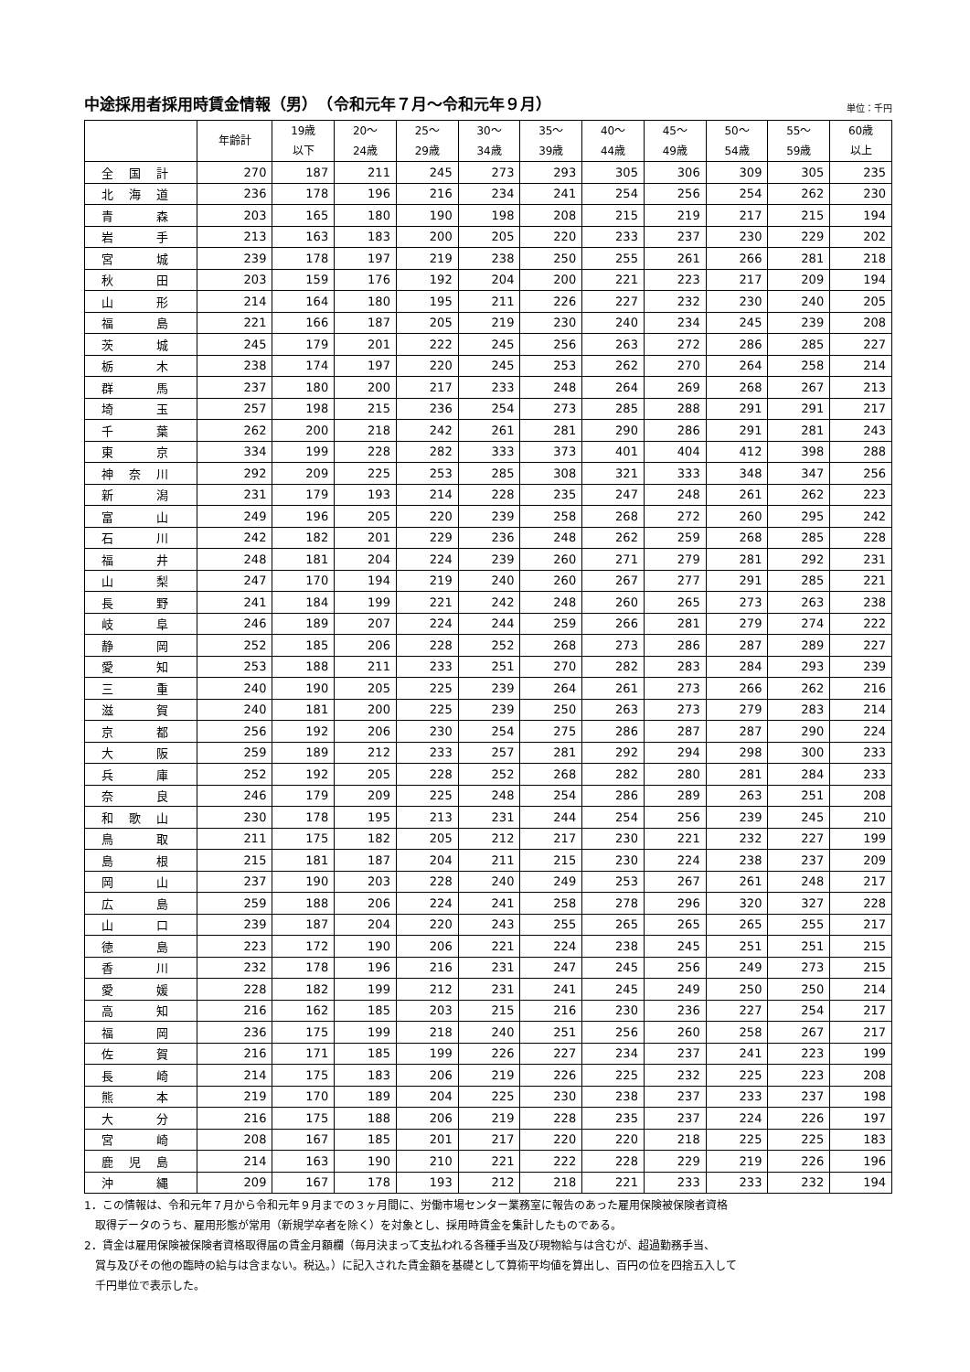中途採用者採用時賃金情報（男）　（令和元年７月～令和元年９月）
単位：千円
| | 年齢計 | 19歳 以下 | 20～ 24歳 | 25～ 29歳 | 30～ 34歳 | 35～ 39歳 | 40～ 44歳 | 45～ 49歳 | 50～ 54歳 | 55～ 59歳 | 60歳 以上 |
| --- | --- | --- | --- | --- | --- | --- | --- | --- | --- | --- | --- |
| 全 国 計 | 270 | 187 | 211 | 245 | 273 | 293 | 305 | 306 | 309 | 305 | 235 |
| 北 海 道 | 236 | 178 | 196 | 216 | 234 | 241 | 254 | 256 | 254 | 262 | 230 |
| 青 森 | 203 | 165 | 180 | 190 | 198 | 208 | 215 | 219 | 217 | 215 | 194 |
| 岩 手 | 213 | 163 | 183 | 200 | 205 | 220 | 233 | 237 | 230 | 229 | 202 |
| 宮 城 | 239 | 178 | 197 | 219 | 238 | 250 | 255 | 261 | 266 | 281 | 218 |
| 秋 田 | 203 | 159 | 176 | 192 | 204 | 200 | 221 | 223 | 217 | 209 | 194 |
| 山 形 | 214 | 164 | 180 | 195 | 211 | 226 | 227 | 232 | 230 | 240 | 205 |
| 福 島 | 221 | 166 | 187 | 205 | 219 | 230 | 240 | 234 | 245 | 239 | 208 |
| 茨 城 | 245 | 179 | 201 | 222 | 245 | 256 | 263 | 272 | 286 | 285 | 227 |
| 栃 木 | 238 | 174 | 197 | 220 | 245 | 253 | 262 | 270 | 264 | 258 | 214 |
| 群 馬 | 237 | 180 | 200 | 217 | 233 | 248 | 264 | 269 | 268 | 267 | 213 |
| 埼 玉 | 257 | 198 | 215 | 236 | 254 | 273 | 285 | 288 | 291 | 291 | 217 |
| 千 葉 | 262 | 200 | 218 | 242 | 261 | 281 | 290 | 286 | 291 | 281 | 243 |
| 東 京 | 334 | 199 | 228 | 282 | 333 | 373 | 401 | 404 | 412 | 398 | 288 |
| 神 奈 川 | 292 | 209 | 225 | 253 | 285 | 308 | 321 | 333 | 348 | 347 | 256 |
| 新 潟 | 231 | 179 | 193 | 214 | 228 | 235 | 247 | 248 | 261 | 262 | 223 |
| 富 山 | 249 | 196 | 205 | 220 | 239 | 258 | 268 | 272 | 260 | 295 | 242 |
| 石 川 | 242 | 182 | 201 | 229 | 236 | 248 | 262 | 259 | 268 | 285 | 228 |
| 福 井 | 248 | 181 | 204 | 224 | 239 | 260 | 271 | 279 | 281 | 292 | 231 |
| 山 梨 | 247 | 170 | 194 | 219 | 240 | 260 | 267 | 277 | 291 | 285 | 221 |
| 長 野 | 241 | 184 | 199 | 221 | 242 | 248 | 260 | 265 | 273 | 263 | 238 |
| 岐 阜 | 246 | 189 | 207 | 224 | 244 | 259 | 266 | 281 | 279 | 274 | 222 |
| 静 岡 | 252 | 185 | 206 | 228 | 252 | 268 | 273 | 286 | 287 | 289 | 227 |
| 愛 知 | 253 | 188 | 211 | 233 | 251 | 270 | 282 | 283 | 284 | 293 | 239 |
| 三 重 | 240 | 190 | 205 | 225 | 239 | 264 | 261 | 273 | 266 | 262 | 216 |
| 滋 賀 | 240 | 181 | 200 | 225 | 239 | 250 | 263 | 273 | 279 | 283 | 214 |
| 京 都 | 256 | 192 | 206 | 230 | 254 | 275 | 286 | 287 | 287 | 290 | 224 |
| 大 阪 | 259 | 189 | 212 | 233 | 257 | 281 | 292 | 294 | 298 | 300 | 233 |
| 兵 庫 | 252 | 192 | 205 | 228 | 252 | 268 | 282 | 280 | 281 | 284 | 233 |
| 奈 良 | 246 | 179 | 209 | 225 | 248 | 254 | 286 | 289 | 263 | 251 | 208 |
| 和 歌 山 | 230 | 178 | 195 | 213 | 231 | 244 | 254 | 256 | 239 | 245 | 210 |
| 鳥 取 | 211 | 175 | 182 | 205 | 212 | 217 | 230 | 221 | 232 | 227 | 199 |
| 島 根 | 215 | 181 | 187 | 204 | 211 | 215 | 230 | 224 | 238 | 237 | 209 |
| 岡 山 | 237 | 190 | 203 | 228 | 240 | 249 | 253 | 267 | 261 | 248 | 217 |
| 広 島 | 259 | 188 | 206 | 224 | 241 | 258 | 278 | 296 | 320 | 327 | 228 |
| 山 口 | 239 | 187 | 204 | 220 | 243 | 255 | 265 | 265 | 265 | 255 | 217 |
| 徳 島 | 223 | 172 | 190 | 206 | 221 | 224 | 238 | 245 | 251 | 251 | 215 |
| 香 川 | 232 | 178 | 196 | 216 | 231 | 247 | 245 | 256 | 249 | 273 | 215 |
| 愛 媛 | 228 | 182 | 199 | 212 | 231 | 241 | 245 | 249 | 250 | 250 | 214 |
| 高 知 | 216 | 162 | 185 | 203 | 215 | 216 | 230 | 236 | 227 | 254 | 217 |
| 福 岡 | 236 | 175 | 199 | 218 | 240 | 251 | 256 | 260 | 258 | 267 | 217 |
| 佐 賀 | 216 | 171 | 185 | 199 | 226 | 227 | 234 | 237 | 241 | 223 | 199 |
| 長 崎 | 214 | 175 | 183 | 206 | 219 | 226 | 225 | 232 | 225 | 223 | 208 |
| 熊 本 | 219 | 170 | 189 | 204 | 225 | 230 | 238 | 237 | 233 | 237 | 198 |
| 大 分 | 216 | 175 | 188 | 206 | 219 | 228 | 235 | 237 | 224 | 226 | 197 |
| 宮 崎 | 208 | 167 | 185 | 201 | 217 | 220 | 220 | 218 | 225 | 225 | 183 |
| 鹿 児 島 | 214 | 163 | 190 | 210 | 221 | 222 | 228 | 229 | 219 | 226 | 196 |
| 沖 縄 | 209 | 167 | 178 | 193 | 212 | 218 | 221 | 233 | 233 | 232 | 194 |
1．この情報は、令和元年７月から令和元年９月までの３ヶ月間に、労働市場センター業務室に報告のあった雇用保険被保険者資格
　取得データのうち、雇用形態が常用（新規学卒者を除く）を対象とし、採用時賃金を集計したものである。
2．賃金は雇用保険被保険者資格取得届の賃金月額欄（毎月決まって支払われる各種手当及び現物給与は含むが、超過勤務手当、
　賞与及びその他の臨時の給与は含まない。税込。）に記入された賃金額を基礎として算術平均値を算出し、百円の位を四捨五入して
　千円単位で表示した。